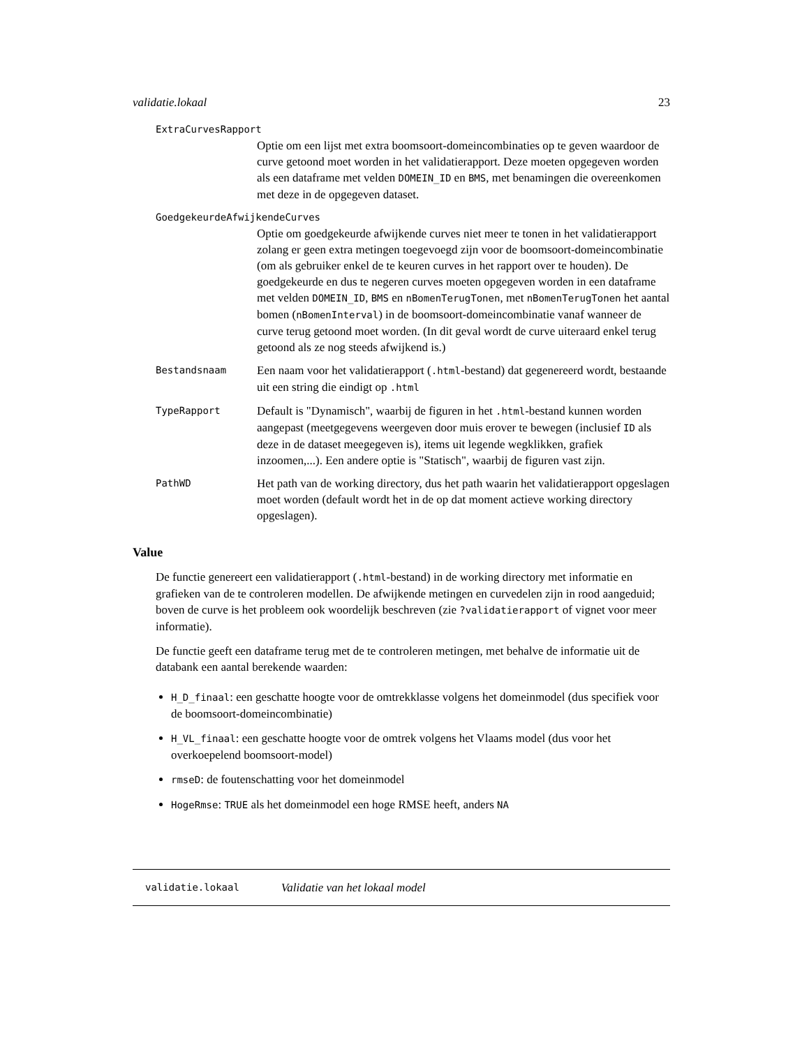validatie.lokaal 23
ExtraCurvesRapport
Optie om een lijst met extra boomsoort-domeincombinaties op te geven waardoor de curve getoond moet worden in het validatierapport. Deze moeten opgegeven worden als een dataframe met velden DOMEIN_ID en BMS, met benamingen die overeenkomen met deze in de opgegeven dataset.
GoedgekeurdeAfwijkendeCurves
Optie om goedgekeurde afwijkende curves niet meer te tonen in het validatierapport zolang er geen extra metingen toegevoegd zijn voor de boomsoort-domeincombinatie (om als gebruiker enkel de te keuren curves in het rapport over te houden). De goedgekeurde en dus te negeren curves moeten opgegeven worden in een dataframe met velden DOMEIN_ID, BMS en nBomenTerugTonen, met nBomenTerugTonen het aantal bomen (nBomenInterval) in de boomsoort-domeincombinatie vanaf wanneer de curve terug getoond moet worden. (In dit geval wordt de curve uiteraard enkel terug getoond als ze nog steeds afwijkend is.)
Bestandsnaam
Een naam voor het validatierapport (.html-bestand) dat gegenereerd wordt, bestaande uit een string die eindigt op .html
TypeRapport
Default is "Dynamisch", waarbij de figuren in het .html-bestand kunnen worden aangepast (meetgegevens weergeven door muis erover te bewegen (inclusief ID als deze in de dataset meegegeven is), items uit legende wegklikken, grafiek inzoomen,...). Een andere optie is "Statisch", waarbij de figuren vast zijn.
PathWD
Het path van de working directory, dus het path waarin het validatierapport opgeslagen moet worden (default wordt het in de op dat moment actieve working directory opgeslagen).
Value
De functie genereert een validatierapport (.html-bestand) in de working directory met informatie en grafieken van de te controleren modellen. De afwijkende metingen en curvedelen zijn in rood aangeduid; boven de curve is het probleem ook woordelijk beschreven (zie ?validatierapport of vignet voor meer informatie).
De functie geeft een dataframe terug met de te controleren metingen, met behalve de informatie uit de databank een aantal berekende waarden:
H_D_finaal: een geschatte hoogte voor de omtrekklasse volgens het domeinmodel (dus specifiek voor de boomsoort-domeincombinatie)
H_VL_finaal: een geschatte hoogte voor de omtrek volgens het Vlaams model (dus voor het overkoepelend boomsoort-model)
rmseD: de foutenschatting voor het domeinmodel
HogeRmse: TRUE als het domeinmodel een hoge RMSE heeft, anders NA
validatie.lokaal Validatie van het lokaal model